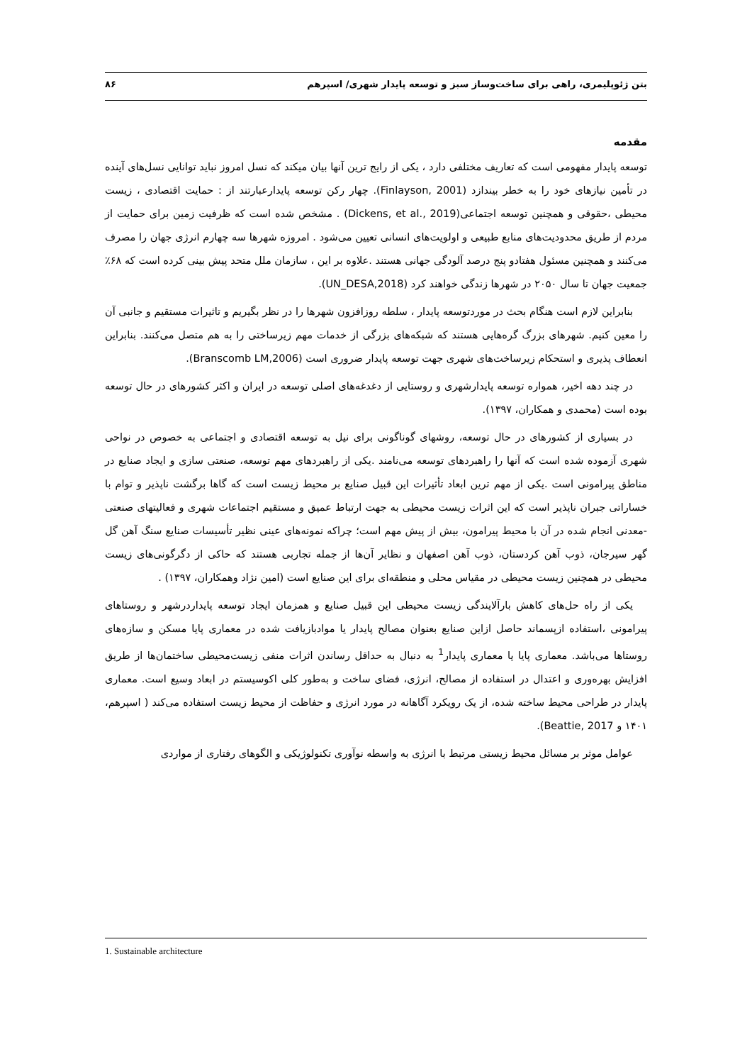بتن ژئوپلیمری، راهی برای ساخت‌وساز سبز و توسعه پایدار شهری/ اسپرهم ۸۶
مقدمه
توسعه پایدار مفهومی است که تعاریف مختلفی دارد ، یکی از رایج ترین آنها بیان میکند که نسل امروز نباید توانایی نسل‌های آینده در تأمین نیازهای خود را به خطر بیندازد (Finlayson, 2001). چهار رکن توسعه پایدارعبارتند از : حمایت اقتصادی ، زیست محیطی ،حقوقی و همچنین توسعه اجتماعی(Dickens, et al., 2019) . مشخص شده است که ظرفیت زمین برای حمایت از مردم از طریق محدودیت‌های منابع طبیعی و اولویت‌های انسانی تعیین می‌شود . امروزه شهرها سه چهارم انرژی جهان را مصرف می‌کنند و همچنین مسئول هفتادو پنج درصد آلودگی جهانی هستند .علاوه بر این ، سازمان ملل متحد پیش بینی کرده است که ۶۸٪ جمعیت جهان تا سال ۲۰۵۰ در شهرها زندگی خواهند کرد (UN_DESA,2018).
بنابراین لازم است هنگام بحث در موردتوسعه پایدار ، سلطه روزافزون شهرها را در نظر بگیریم و تاثیرات مستقیم و جانبی آن را معین کنیم. شهرهای بزرگ گره‌هایی هستند که شبکه‌های بزرگی از خدمات مهم زیرساختی را به هم متصل می‌کنند. بنابراین انعطاف پذیری و استحکام زیرساخت‌های شهری جهت توسعه پایدار ضروری است (Branscomb LM,2006).
در چند دهه اخیر، همواره توسعه پایدارشهری و روستایی از دغدغه‌های اصلی توسعه در ایران و اکثر کشورهای در حال توسعه بوده است (محمدی و همکاران، ۱۳۹۷).
در بسیاری از کشورهای در حال توسعه، روشهای گوناگونی برای نیل به توسعه اقتصادی و اجتماعی به خصوص در نواحی شهری آزموده شده است که آنها را راهبردهای توسعه می‌نامند .یکی از راهبردهای مهم توسعه، صنعتی سازی و ایجاد صنایع در مناطق پیرامونی است .یکی از مهم ترین ابعاد تأثیرات این قبیل صنایع بر محیط زیست است که گاها برگشت ناپذیر و توام با خساراتی جبران ناپذیر است که این اثرات زیست محیطی به جهت ارتباط عمیق و مستقیم اجتماعات شهری و فعالیتهای صنعتی -معدنی انجام شده در آن با محیط پیرامون، بیش از پیش مهم است؛ چراکه نمونه‌های عینی نظیر تأسیسات صنایع سنگ آهن گل گهر سیرجان، ذوب آهن کردستان، ذوب آهن اصفهان و نظایر آن‌ها از جمله تجاربی هستند که حاکی از دگرگونی‌های زیست محیطی در همچنین زیست محیطی در مقیاس محلی و منطقه‌ای برای این صنایع است (امین نژاد وهمکاران، ۱۳۹۷) .
یکی از راه حل‌های کاهش بارآلایندگی زیست محیطی این قبیل صنایع و همزمان ایجاد توسعه پایداردرشهر و روستاهای پیرامونی ،استفاده ازپسماند حاصل ازاین صنایع بعنوان مصالح پایدار یا موادبازیافت شده در معماری پایا مسکن و سازه‌های روستاها می‌باشد. معماری پایا یا معماری پایدار<sup>1</sup> به دنبال به حداقل رساندن اثرات منفی زیست‌محیطی ساختمان‌ها از طریق افزایش بهره‌وری و اعتدال در استفاده از مصالح، انرژی، فضای ساخت و به‌طور کلی اکوسیستم در ابعاد وسیع است. معماری پایدار در طراحی محیط ساخته شده، از یک رویکرد آگاهانه در مورد انرژی و حفاظت از محیط زیست استفاده می‌کند ( اسپرهم، ۱۴۰۱ و Beattie, 2017).
عوامل موثر بر مسائل محیط زیستی مرتبط با انرژی به واسطه نوآوری تکنولوژیکی و الگوهای رفتاری از مواردی
1. Sustainable architecture